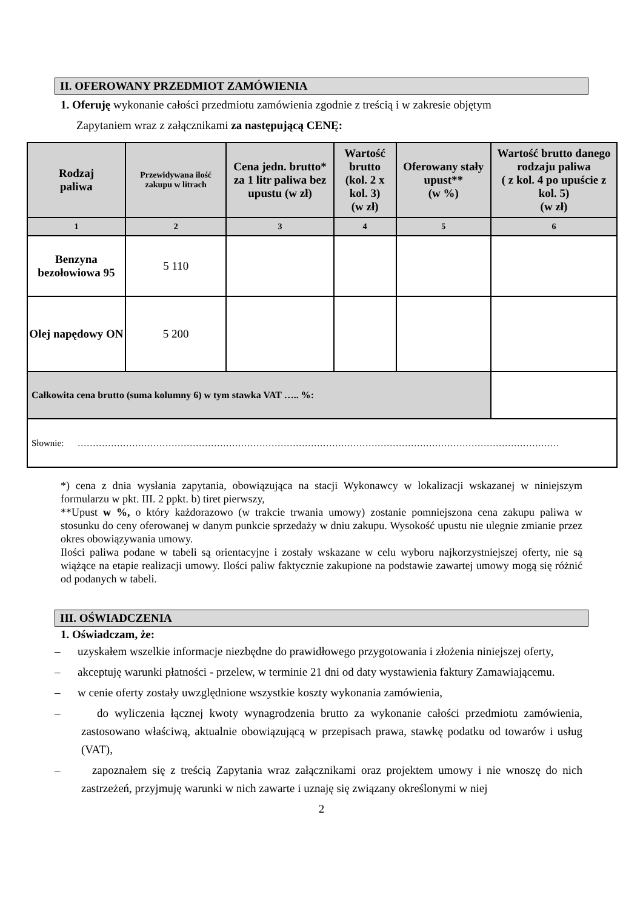II. OFEROWANY PRZEDMIOT ZAMÓWIENIA
1. Oferuję wykonanie całości przedmiotu zamówienia zgodnie z treścią i w zakresie objętym
Zapytaniem wraz z załącznikami za następującą CENĘ:
| Rodzaj paliwa | Przewidywana ilość zakupu w litrach | Cena jedn. brutto* za 1 litr paliwa bez upustu (w zł) | Wartość brutto (kol. 2 x kol. 3) (w zł) | Oferowany stały upust** (w %) | Wartość brutto danego rodzaju paliwa ( z kol. 4 po upuście z kol. 5) (w zł) |
| --- | --- | --- | --- | --- | --- |
| 1 | 2 | 3 | 4 | 5 | 6 |
| Benzyna bezołowiowa 95 | 5 110 | | | | |
| Olej napędowy ON | 5 200 | | | | |
| Całkowita cena brutto (suma kolumny 6) w tym stawka VAT ….. %: | | | | | |
| Słownie: …………………………………………………………………………………………………………………………………………… | | | | | |
*) cena z dnia wysłania zapytania, obowiązująca na stacji Wykonawcy w lokalizacji wskazanej w niniejszym formularzu w pkt. III. 2 ppkt. b) tiret pierwszy,
**Upust w %, o który każdorazowo (w trakcie trwania umowy) zostanie pomniejszona cena zakupu paliwa w stosunku do ceny oferowanej w danym punkcie sprzedaży w dniu zakupu. Wysokość upustu nie ulegnie zmianie przez okres obowiązywania umowy.
Ilości paliwa podane w tabeli są orientacyjne i zostały wskazane w celu wyboru najkorzystniejszej oferty, nie są wiążące na etapie realizacji umowy. Ilości paliw faktycznie zakupione na podstawie zawartej umowy mogą się różnić od podanych w tabeli.
III. OŚWIADCZENIA
1. Oświadczam, że:
– uzyskałem wszelkie informacje niezbędne do prawidłowego przygotowania i złożenia niniejszej oferty,
– akceptuję warunki płatności - przelew, w terminie 21 dni od daty wystawienia faktury Zamawiającemu.
– w cenie oferty zostały uwzględnione wszystkie koszty wykonania zamówienia,
– do wyliczenia łącznej kwoty wynagrodzenia brutto za wykonanie całości przedmiotu zamówienia, zastosowano właściwą, aktualnie obowiązującą w przepisach prawa, stawkę podatku od towarów i usług (VAT),
– zapoznałem się z treścią Zapytania wraz załącznikami oraz projektem umowy i nie wnoszę do nich zastrzeżeń, przyjmuję warunki w nich zawarte i uznaję się związany określonymi w niej
2